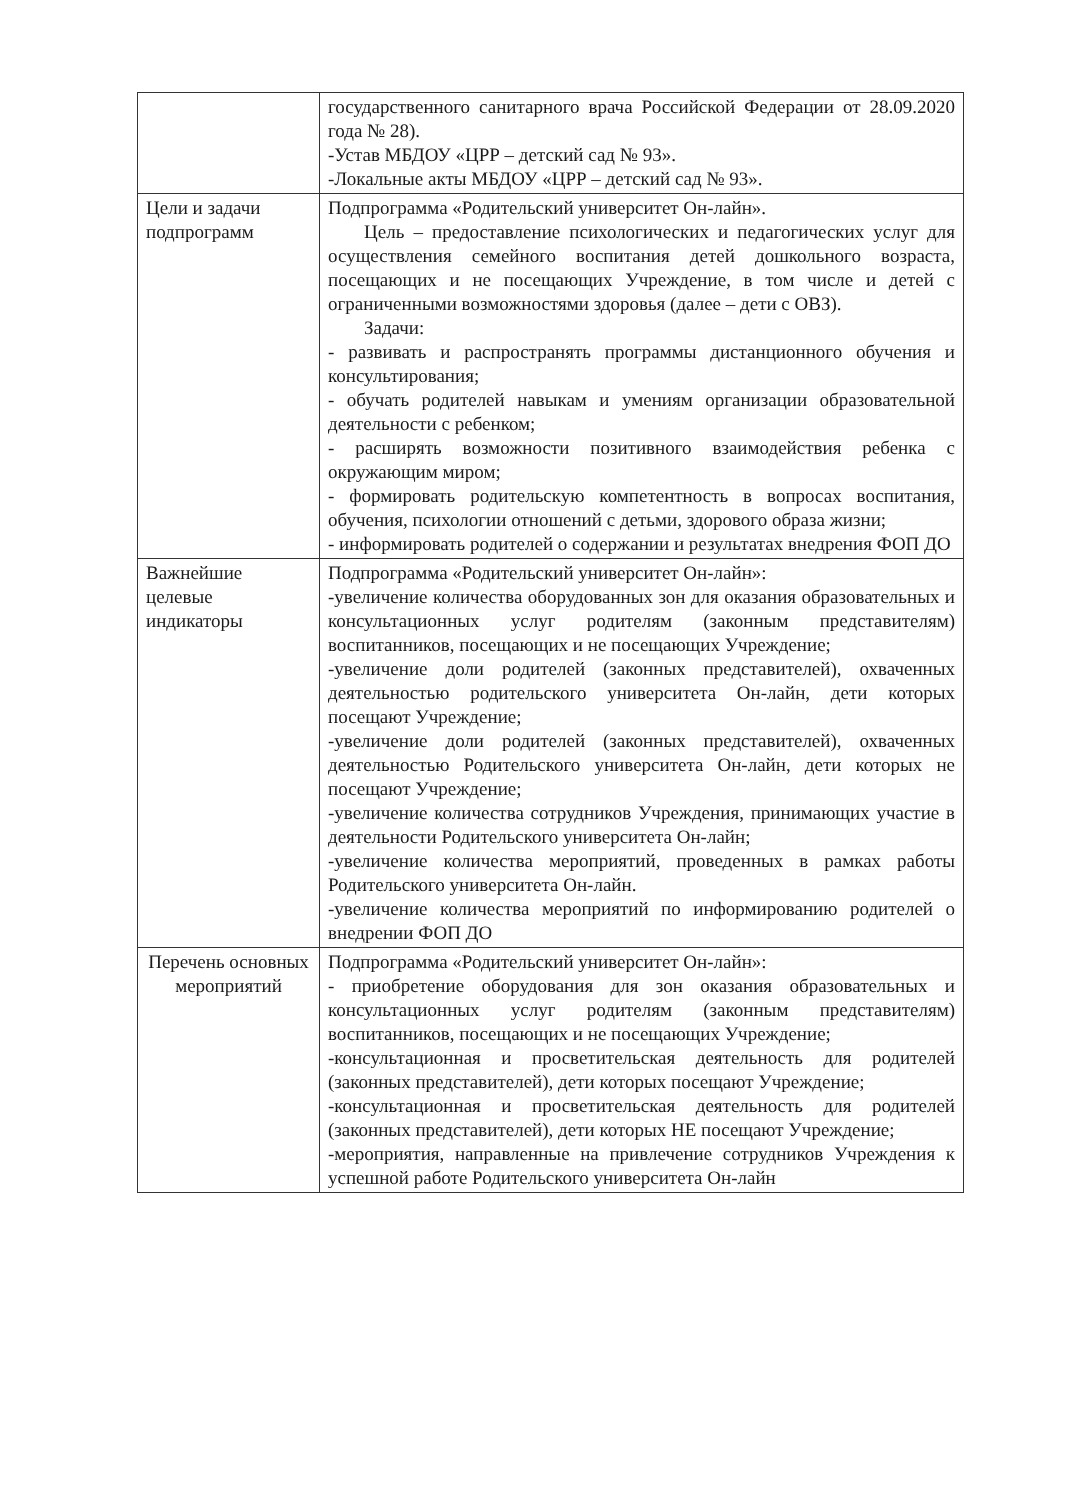| | государственного санитарного врача Российской Федерации от 28.09.2020 года № 28). -Устав МБДОУ «ЦРР – детский сад № 93». -Локальные акты МБДОУ «ЦРР – детский сад № 93». |
| Цели и задачи подпрограмм | Подпрограмма «Родительский университет Он-лайн». Цель – предоставление психологических и педагогических услуг для осуществления семейного воспитания детей дошкольного возраста, посещающих и не посещающих Учреждение, в том числе и детей с ограниченными возможностями здоровья (далее – дети с ОВЗ). Задачи: - развивать и распространять программы дистанционного обучения и консультирования; - обучать родителей навыкам и умениям организации образовательной деятельности с ребенком; - расширять возможности позитивного взаимодействия ребенка с окружающим миром; - формировать родительскую компетентность в вопросах воспитания, обучения, психологии отношений с детьми, здорового образа жизни; - информировать родителей о содержании и результатах внедрения ФОП ДО |
| Важнейшие целевые индикаторы | Подпрограмма «Родительский университет Он-лайн»: -увеличение количества оборудованных зон для оказания образовательных и консультационных услуг родителям (законным представителям) воспитанников, посещающих и не посещающих Учреждение; -увеличение доли родителей (законных представителей), охваченных деятельностью родительского университета Он-лайн, дети которых посещают Учреждение; -увеличение доли родителей (законных представителей), охваченных деятельностью Родительского университета Он-лайн, дети которых не посещают Учреждение; -увеличение количества сотрудников Учреждения, принимающих участие в деятельности Родительского университета Он-лайн; -увеличение количества мероприятий, проведенных в рамках работы Родительского университета Он-лайн. -увеличение количества мероприятий по информированию родителей о внедрении ФОП ДО |
| Перечень основных мероприятий | Подпрограмма «Родительский университет Он-лайн»: - приобретение оборудования для зон оказания образовательных и консультационных услуг родителям (законным представителям) воспитанников, посещающих и не посещающих Учреждение; -консультационная и просветительская деятельность для родителей (законных представителей), дети которых посещают Учреждение; -консультационная и просветительская деятельность для родителей (законных представителей), дети которых НЕ посещают Учреждение; -мероприятия, направленные на привлечение сотрудников Учреждения к успешной работе Родительского университета Он-лайн |